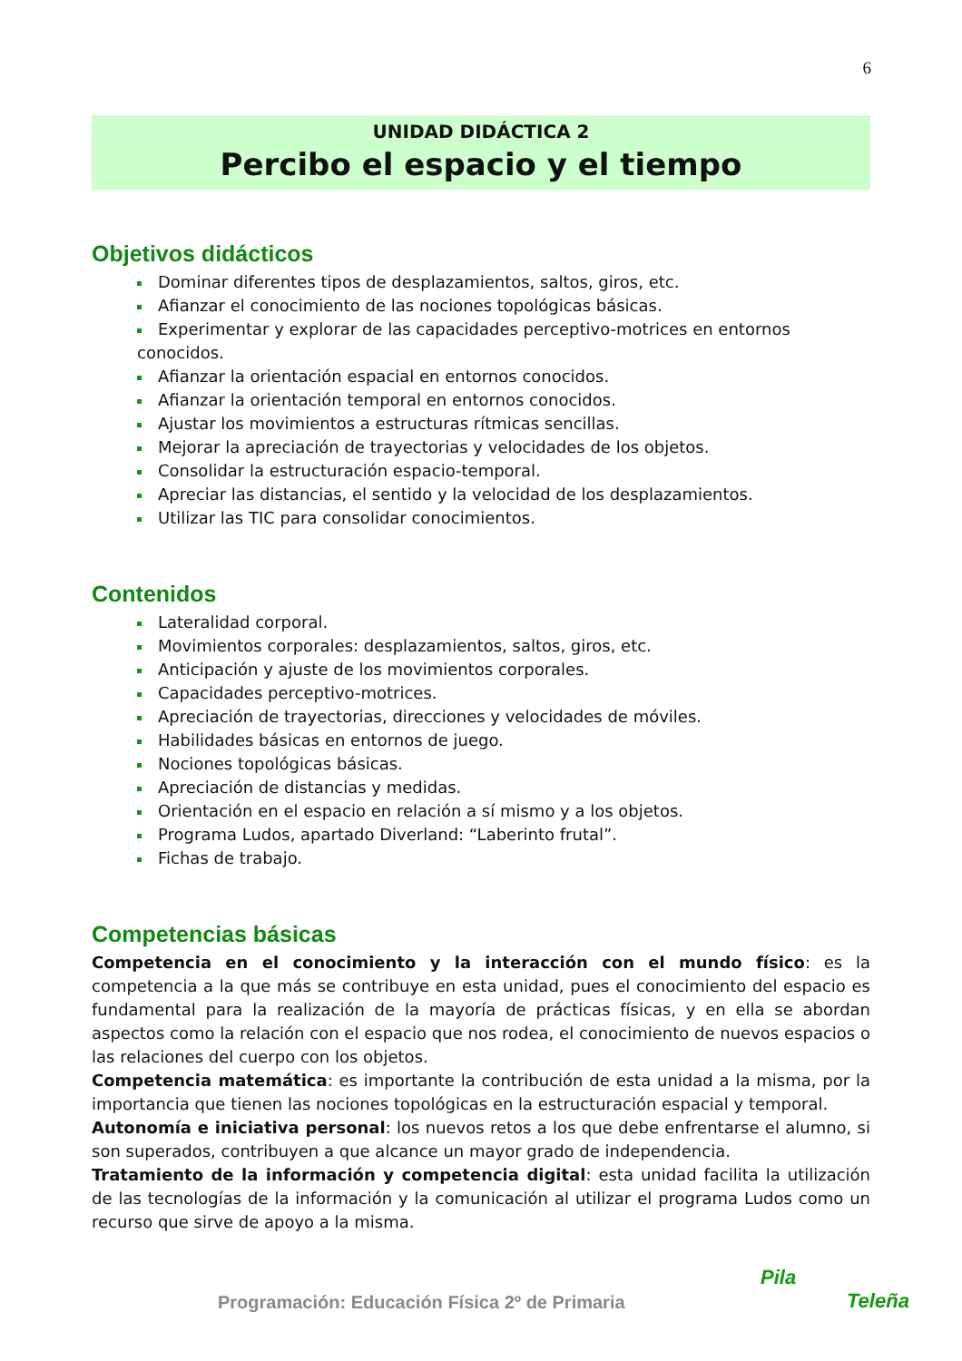6
UNIDAD DIDÁCTICA 2
Percibo el espacio y el tiempo
Objetivos didácticos
Dominar diferentes tipos de desplazamientos, saltos, giros, etc.
Afianzar el conocimiento de las nociones topológicas básicas.
Experimentar y explorar de las capacidades perceptivo-motrices en entornos conocidos.
Afianzar la orientación espacial en entornos conocidos.
Afianzar la orientación temporal en entornos conocidos.
Ajustar los movimientos a estructuras rítmicas sencillas.
Mejorar la apreciación de trayectorias y velocidades de los objetos.
Consolidar la estructuración espacio-temporal.
Apreciar las distancias, el sentido y la velocidad de los desplazamientos.
Utilizar las TIC para consolidar conocimientos.
Contenidos
Lateralidad corporal.
Movimientos corporales: desplazamientos, saltos, giros, etc.
Anticipación y ajuste de los movimientos corporales.
Capacidades perceptivo-motrices.
Apreciación de trayectorias, direcciones y velocidades de móviles.
Habilidades básicas en entornos de juego.
Nociones topológicas básicas.
Apreciación de distancias y medidas.
Orientación en el espacio en relación a sí mismo y a los objetos.
Programa Ludos, apartado Diverland: “Laberinto frutal”.
Fichas de trabajo.
Competencias básicas
Competencia en el conocimiento y la interacción con el mundo físico: es la competencia a la que más se contribuye en esta unidad, pues el conocimiento del espacio es fundamental para la realización de la mayoría de prácticas físicas, y en ella se abordan aspectos como la relación con el espacio que nos rodea, el conocimiento de nuevos espacios o las relaciones del cuerpo con los objetos.
Competencia matemática: es importante la contribución de esta unidad a la misma, por la importancia que tienen las nociones topológicas en la estructuración espacial y temporal.
Autonomía e iniciativa personal: los nuevos retos a los que debe enfrentarse el alumno, si son superados, contribuyen a que alcance un mayor grado de independencia.
Tratamiento de la información y competencia digital: esta unidad facilita la utilización de las tecnologías de la información y la comunicación al utilizar el programa Ludos como un recurso que sirve de apoyo a la misma.
Programación: Educación Física 2º de Primaria
Pila
Teleña